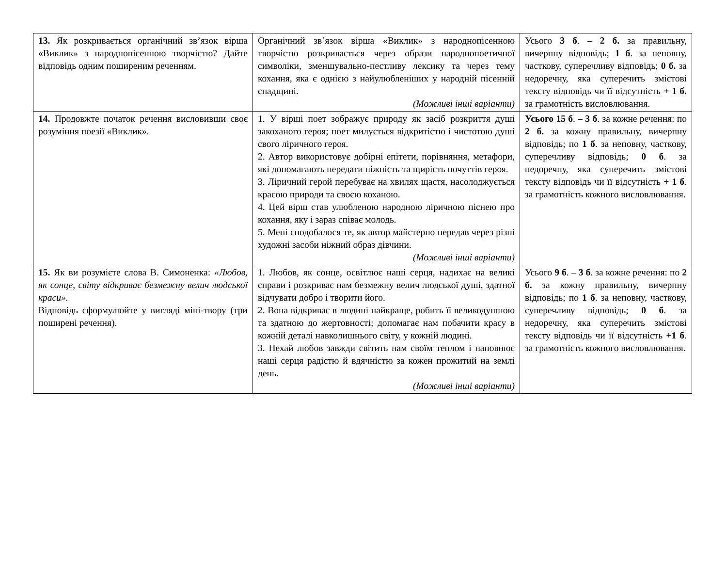| 13. Як розкривається органічний зв’язок вірша «Виклик» з народнопісенною творчістю? Дайте відповідь одним поширеним реченням. | Органічний зв’язок вірша «Виклик» з народнопісенною творчістю розкривається через образи народнопоетичної символіки, зменшувально-пестливу лексику та через тему кохання, яка є однією з найулюбленіших у народній пісенній спадщині. (Можливі інші варіанти) | Усього 3 б . – 2 б. за правильну, вичерпну відповідь; 1 б . за неповну, часткову, суперечливу відповідь; 0 б. за недоречну, яка суперечить змістові тексту відповідь чи її відсутність + 1 б. за грамотність висловлювання. |
| 14. Продовжте початок речення висловивши своє розуміння поезії «Виклик». | 1. У вірші поет зображує природу як засіб розкриття душі закоханого героя; поет милується відкритістю і чистотою душі свого ліричного героя. 2. Автор використовує добірні епітети, порівняння, метафори, які допомагають передати ніжність та щирість почуттів героя. 3. Ліричний герой перебуває на хвилях щастя, насолоджується красою природи та своєю коханою. 4. Цей вірш став улюбленою народною ліричною піснею про кохання, яку і зараз співає молодь. 5. Мені сподобалося те, як автор майстерно передав через різні художні засоби ніжний образ дівчини. (Можливі інші варіанти) | Усього 15 б . – 3 б . за кожне речення: по 2 б. за кожну правильну, вичерпну відповідь; по 1 б . за неповну, часткову, суперечливу відповідь; 0 б . за недоречну, яка суперечить змістові тексту відповідь чи її відсутність + 1 б . за грамотність кожного висловлювання. |
| 15. Як ви розумієте слова В. Симоненка: «Любов, як сонце, світу відкриває безмежну велич людської краси». Відповідь сформулюйте у вигляді міні-твору (три поширені речення). | 1. Любов, як сонце, освітлює наші серця, надихає на великі справи і розкриває нам безмежну велич людської душі, здатної відчувати добро і творити його. 2. Вона відкриває в людині найкраще, робить її великодушною та здатною до жертовності; допомагає нам побачити красу в кожній деталі навколишнього світу, у кожній людині. 3. Нехай любов завжди світить нам своїм теплом і наповнює наші серця радістю й вдячністю за кожен прожитий на землі день. (Можливі інші варіанти) | Усього 9 б . – 3 б . за кожне речення: по 2 б. за кожну правильну, вичерпну відповідь; по 1 б . за неповну, часткову, суперечливу відповідь; 0 б . за недоречну, яка суперечить змістові тексту відповідь чи її відсутність +1 б . за грамотність кожного висловлювання. |